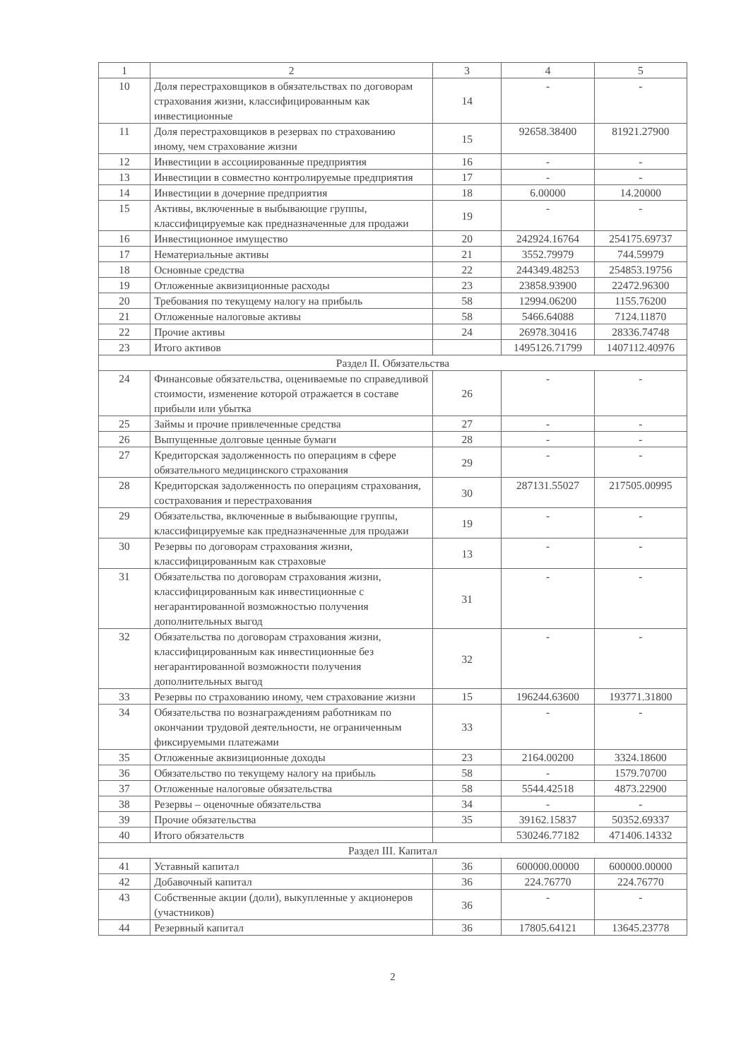| 1 | 2 | 3 | 4 | 5 |
| --- | --- | --- | --- | --- |
| 10 | Доля перестраховщиков в обязательствах по договорам страхования жизни, классифицированным как инвестиционные | 14 | - | - |
| 11 | Доля перестраховщиков в резервах по страхованию иному, чем страхование жизни | 15 | 92658.38400 | 81921.27900 |
| 12 | Инвестиции в ассоциированные предприятия | 16 | - | - |
| 13 | Инвестиции в совместно контролируемые предприятия | 17 | - | - |
| 14 | Инвестиции в дочерние предприятия | 18 | 6.00000 | 14.20000 |
| 15 | Активы, включенные в выбывающие группы, классифицируемые как предназначенные для продажи | 19 | - | - |
| 16 | Инвестиционное имущество | 20 | 242924.16764 | 254175.69737 |
| 17 | Нематериальные активы | 21 | 3552.79979 | 744.59979 |
| 18 | Основные средства | 22 | 244349.48253 | 254853.19756 |
| 19 | Отложенные аквизиционные расходы | 23 | 23858.93900 | 22472.96300 |
| 20 | Требования по текущему налогу на прибыль | 58 | 12994.06200 | 1155.76200 |
| 21 | Отложенные налоговые активы | 58 | 5466.64088 | 7124.11870 |
| 22 | Прочие активы | 24 | 26978.30416 | 28336.74748 |
| 23 | Итого активов | | 1495126.71799 | 1407112.40976 |
| Раздел II. Обязательства | | | | |
| 24 | Финансовые обязательства, оцениваемые по справедливой стоимости, изменение которой отражается в составе прибыли или убытка | 26 | - | - |
| 25 | Займы и прочие привлеченные средства | 27 | - | - |
| 26 | Выпущенные долговые ценные бумаги | 28 | - | - |
| 27 | Кредиторская задолженность по операциям в сфере обязательного медицинского страхования | 29 | - | - |
| 28 | Кредиторская задолженность по операциям страхования, сострахования и перестрахования | 30 | 287131.55027 | 217505.00995 |
| 29 | Обязательства, включенные в выбывающие группы, классифицируемые как предназначенные для продажи | 19 | - | - |
| 30 | Резервы по договорам страхования жизни, классифицированным как страховые | 13 | - | - |
| 31 | Обязательства по договорам страхования жизни, классифицированным как инвестиционные с негарантированной возможностью получения дополнительных выгод | 31 | - | - |
| 32 | Обязательства по договорам страхования жизни, классифицированным как инвестиционные без негарантированной возможности получения дополнительных выгод | 32 | - | - |
| 33 | Резервы по страхованию иному, чем страхование жизни | 15 | 196244.63600 | 193771.31800 |
| 34 | Обязательства по вознаграждениям работникам по окончании трудовой деятельности, не ограниченным фиксируемыми платежами | 33 | - | - |
| 35 | Отложенные аквизиционные доходы | 23 | 2164.00200 | 3324.18600 |
| 36 | Обязательство по текущему налогу на прибыль | 58 | - | 1579.70700 |
| 37 | Отложенные налоговые обязательства | 58 | 5544.42518 | 4873.22900 |
| 38 | Резервы – оценочные обязательства | 34 | - | - |
| 39 | Прочие обязательства | 35 | 39162.15837 | 50352.69337 |
| 40 | Итого обязательств | | 530246.77182 | 471406.14332 |
| Раздел III. Капитал | | | | |
| 41 | Уставный капитал | 36 | 600000.00000 | 600000.00000 |
| 42 | Добавочный капитал | 36 | 224.76770 | 224.76770 |
| 43 | Собственные акции (доли), выкупленные у акционеров (участников) | 36 | - | - |
| 44 | Резервный капитал | 36 | 17805.64121 | 13645.23778 |
2